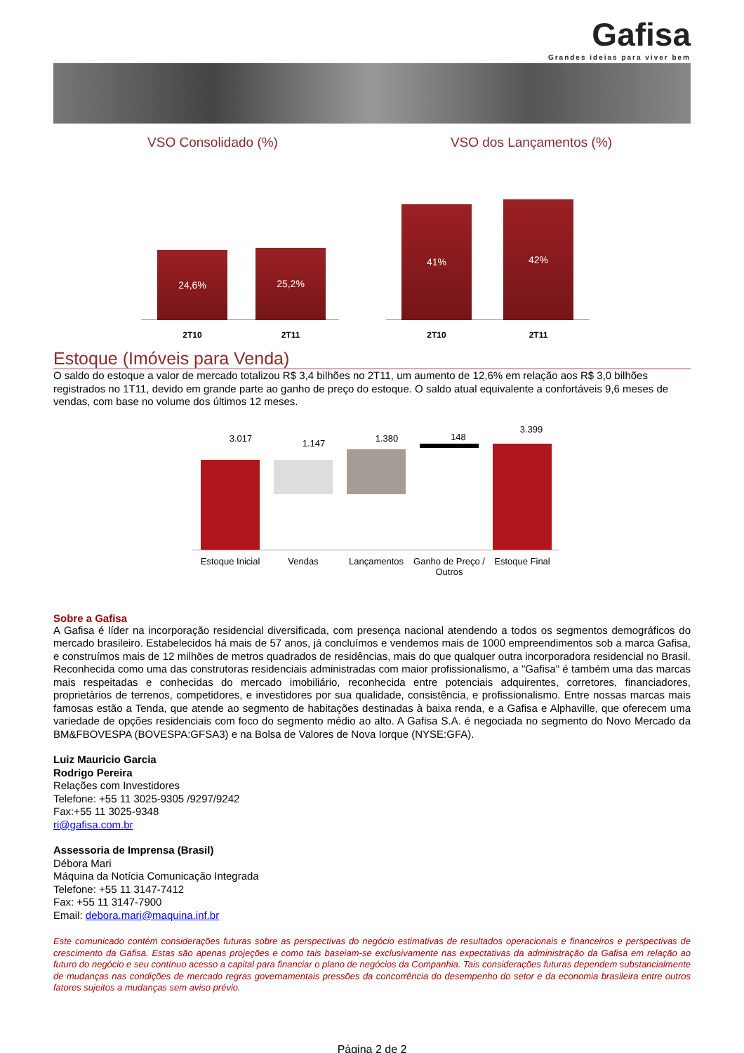Gafisa
Grandes ideias para viver bem
VSO Consolidado (%)
24,6% 25,2%
2T10 2T11
VSO dos Lançamentos (%)
41% 42%
2T10 2T11
Estoque (Imóveis para Venda)
O saldo do estoque a valor de mercado totalizou R$ 3,4 bilhões no 2T11, um aumento de 12,6% em relação aos R$ 3,0 bilhões registrados no 1T11, devido em grande parte ao ganho de preço do estoque. O saldo atual equivalente a confortáveis 9,6 meses de vendas, com base no volume dos últimos 12 meses.
3.017 1.147 1.380 148
3.399
Estoque Inicial
Vendas Lançamentos
Ganho de Preço / Outros
Estoque Final
Sobre a Gafisa
A Gafisa é líder na incorporação residencial diversificada, com presença nacional atendendo a todos os segmentos demográficos do mercado brasileiro. Estabelecidos há mais de 57 anos, já concluímos e vendemos mais de 1000 empreendimentos sob a marca Gafisa, e construímos mais de 12 milhões de metros quadrados de residências, mais do que qualquer outra incorporadora residencial no Brasil. Reconhecida como uma das construtoras residenciais administradas com maior profissionalismo, a "Gafisa" é também uma das marcas mais respeitadas e conhecidas do mercado imobiliário, reconhecida entre potenciais adquirentes, corretores, financiadores, proprietários de terrenos, competidores, e investidores por sua qualidade, consistência, e profissionalismo. Entre nossas marcas mais famosas estão a Tenda, que atende ao segmento de habitações destinadas à baixa renda, e a Gafisa e Alphaville, que oferecem uma variedade de opções residenciais com foco do segmento médio ao alto. A Gafisa S.A. é negociada no segmento do Novo Mercado da BM&FBOVESPA (BOVESPA:GFSA3) e na Bolsa de Valores de Nova Iorque (NYSE:GFA).
Luiz Mauricio Garcia
Rodrigo Pereira
Relações com Investidores
Telefone: +55 11 3025-9305 /9297/9242
Fax:+55 11 3025-9348
ri@gafisa.com.br
Assessoria de Imprensa (Brasil)
Débora Mari
Máquina da Notícia Comunicação Integrada
Telefone: +55 11 3147-7412
Fax: +55 11 3147-7900
Email: debora.mari@maquina.inf.br
Este comunicado contém considerações futuras sobre as perspectivas do negócio estimativas de resultados operacionais e financeiros e perspectivas de crescimento da Gafisa. Estas são apenas projeções e como tais baseiam-se exclusivamente nas expectativas da administração da Gafisa em relação ao futuro do negócio e seu contínuo acesso a capital para financiar o plano de negócios da Companhia. Tais considerações futuras dependem substancialmente de mudanças nas condições de mercado regras governamentais pressões da concorrência do desempenho do setor e da economia brasileira entre outros fatores sujeitos a mudanças sem aviso prévio.
Página 2 de 2